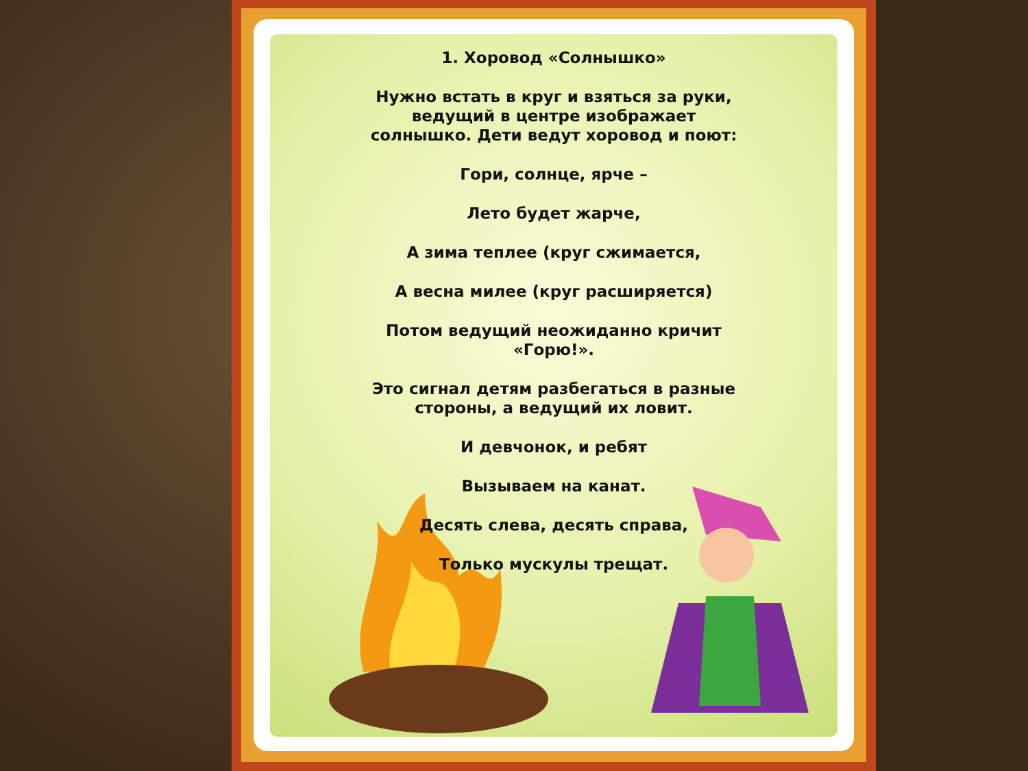1. Хоровод «Солнышко»
Нужно встать в круг и взяться за руки,
ведущий в центре изображает
солнышко. Дети ведут хоровод и поют:
Гори, солнце, ярче –
Лето будет жарче,
А зима теплее (круг сжимается,
А весна милее (круг расширяется)
Потом ведущий неожиданно кричит
«Горю!».
Это сигнал детям разбегаться в разные
стороны, а ведущий их ловит.
И девчонок, и ребят
Вызываем на канат.
Десять слева, десять справа,
Только мускулы трещат.